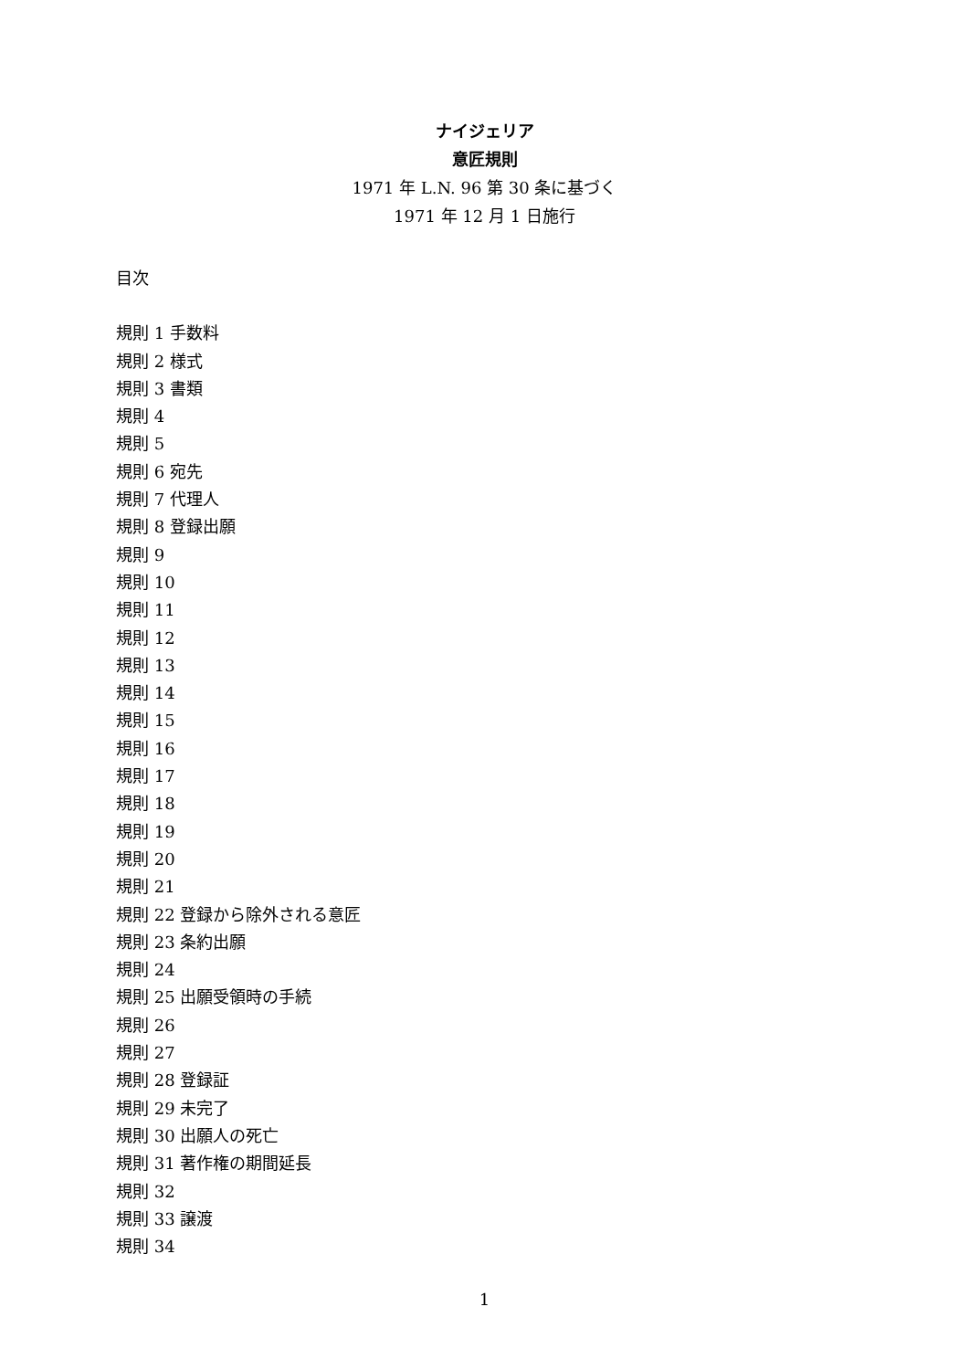ナイジェリア
意匠規則
1971 年 L.N. 96 第 30 条に基づく
1971 年 12 月 1 日施行
目次
規則 1 手数料
規則 2 様式
規則 3 書類
規則 4
規則 5
規則 6 宛先
規則 7 代理人
規則 8 登録出願
規則 9
規則 10
規則 11
規則 12
規則 13
規則 14
規則 15
規則 16
規則 17
規則 18
規則 19
規則 20
規則 21
規則 22 登録から除外される意匠
規則 23 条約出願
規則 24
規則 25 出願受領時の手続
規則 26
規則 27
規則 28 登録証
規則 29 未完了
規則 30 出願人の死亡
規則 31 著作権の期間延長
規則 32
規則 33 譲渡
規則 34
1